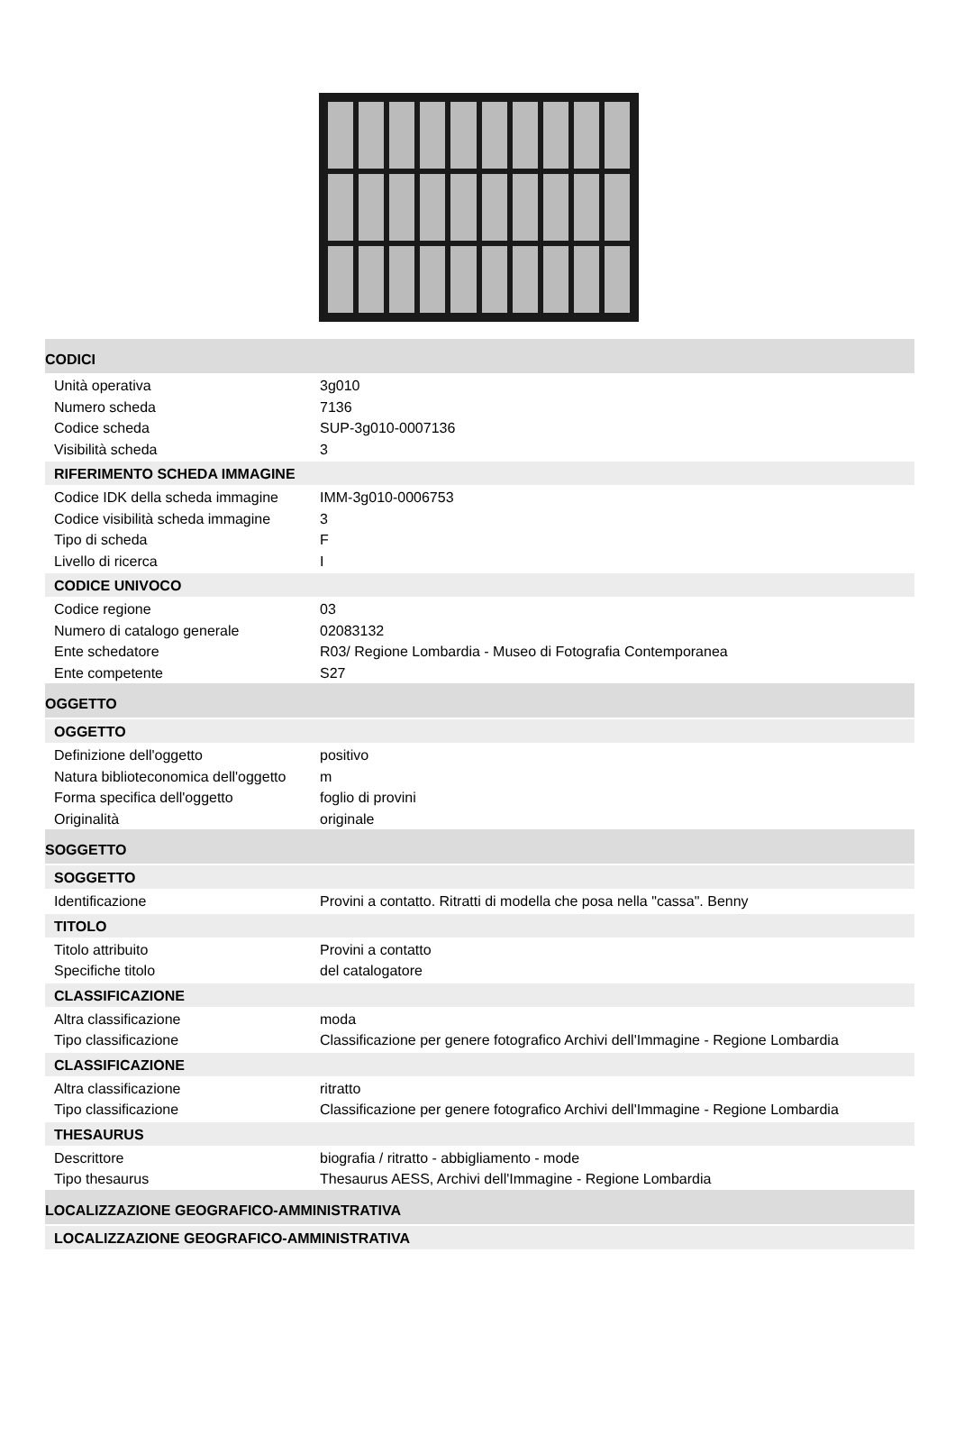CODICI
Unità operativa 3g010
Numero scheda 7136
Codice scheda SUP-3g010-0007136
Visibilità scheda 3
RIFERIMENTO SCHEDA IMMAGINE
Codice IDK della scheda immagine IMM-3g010-0006753
Codice visibilità scheda immagine 3
Tipo di scheda F
Livello di ricerca I
CODICE UNIVOCO
Codice regione 03
Numero di catalogo generale 02083132
Ente schedatore R03/ Regione Lombardia - Museo di Fotografia Contemporanea
Ente competente S27
OGGETTO
OGGETTO
Definizione dell'oggetto positivo
Natura biblioteconomica dell'oggetto m
Forma specifica dell'oggetto foglio di provini
Originalità originale
SOGGETTO
SOGGETTO
Identificazione Provini a contatto. Ritratti di modella che posa nella "cassa". Benny
TITOLO
Titolo attribuito Provini a contatto
Specifiche titolo del catalogatore
CLASSIFICAZIONE
Altra classificazione moda
Tipo classificazione Classificazione per genere fotografico Archivi dell'Immagine - Regione Lombardia
CLASSIFICAZIONE
Altra classificazione ritratto
Tipo classificazione Classificazione per genere fotografico Archivi dell'Immagine - Regione Lombardia
THESAURUS
Descrittore biografia / ritratto - abbigliamento - mode
Tipo thesaurus Thesaurus AESS, Archivi dell'Immagine - Regione Lombardia
LOCALIZZAZIONE GEOGRAFICO-AMMINISTRATIVA
LOCALIZZAZIONE GEOGRAFICO-AMMINISTRATIVA